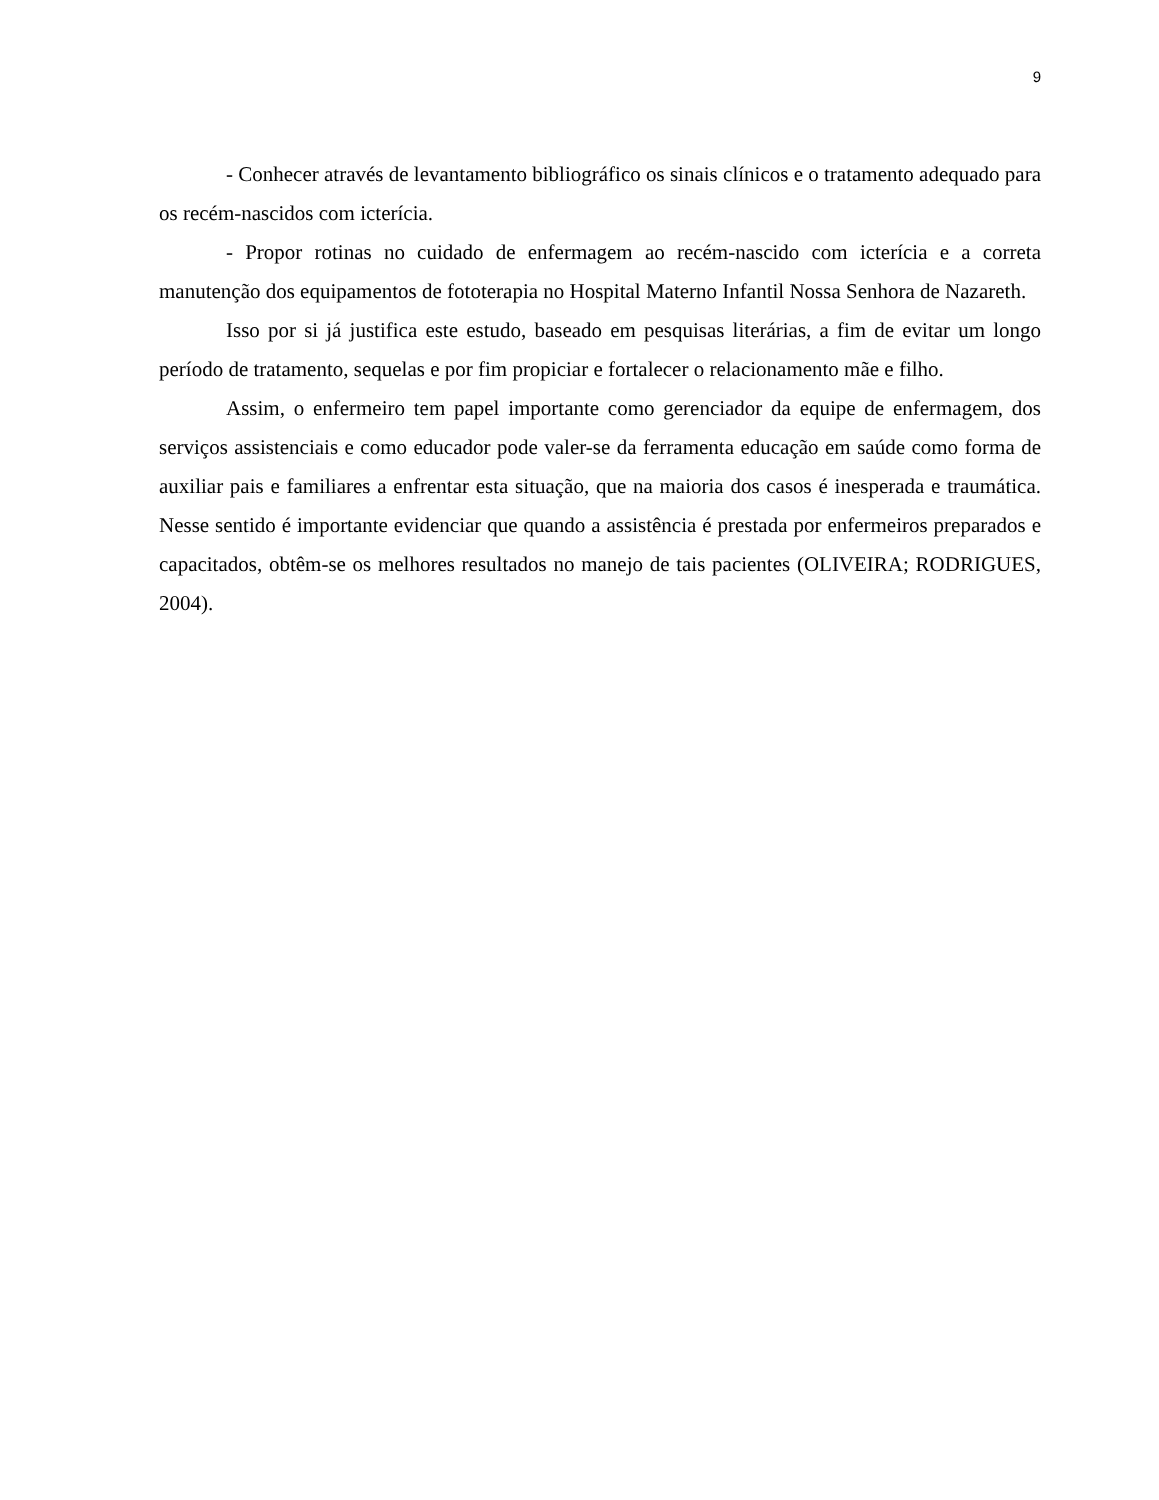9
- Conhecer através de levantamento bibliográfico os sinais clínicos e o tratamento adequado para os recém-nascidos com icterícia.
- Propor rotinas no cuidado de enfermagem ao recém-nascido com icterícia e a correta manutenção dos equipamentos de fototerapia no Hospital Materno Infantil Nossa Senhora de Nazareth.
Isso por si já justifica este estudo, baseado em pesquisas literárias, a fim de evitar um longo período de tratamento, sequelas e por fim propiciar e fortalecer o relacionamento mãe e filho.
Assim, o enfermeiro tem papel importante como gerenciador da equipe de enfermagem, dos serviços assistenciais e como educador pode valer-se da ferramenta educação em saúde como forma de auxiliar pais e familiares a enfrentar esta situação, que na maioria dos casos é inesperada e traumática. Nesse sentido é importante evidenciar que quando a assistência é prestada por enfermeiros preparados e capacitados, obtêm-se os melhores resultados no manejo de tais pacientes (OLIVEIRA; RODRIGUES, 2004).